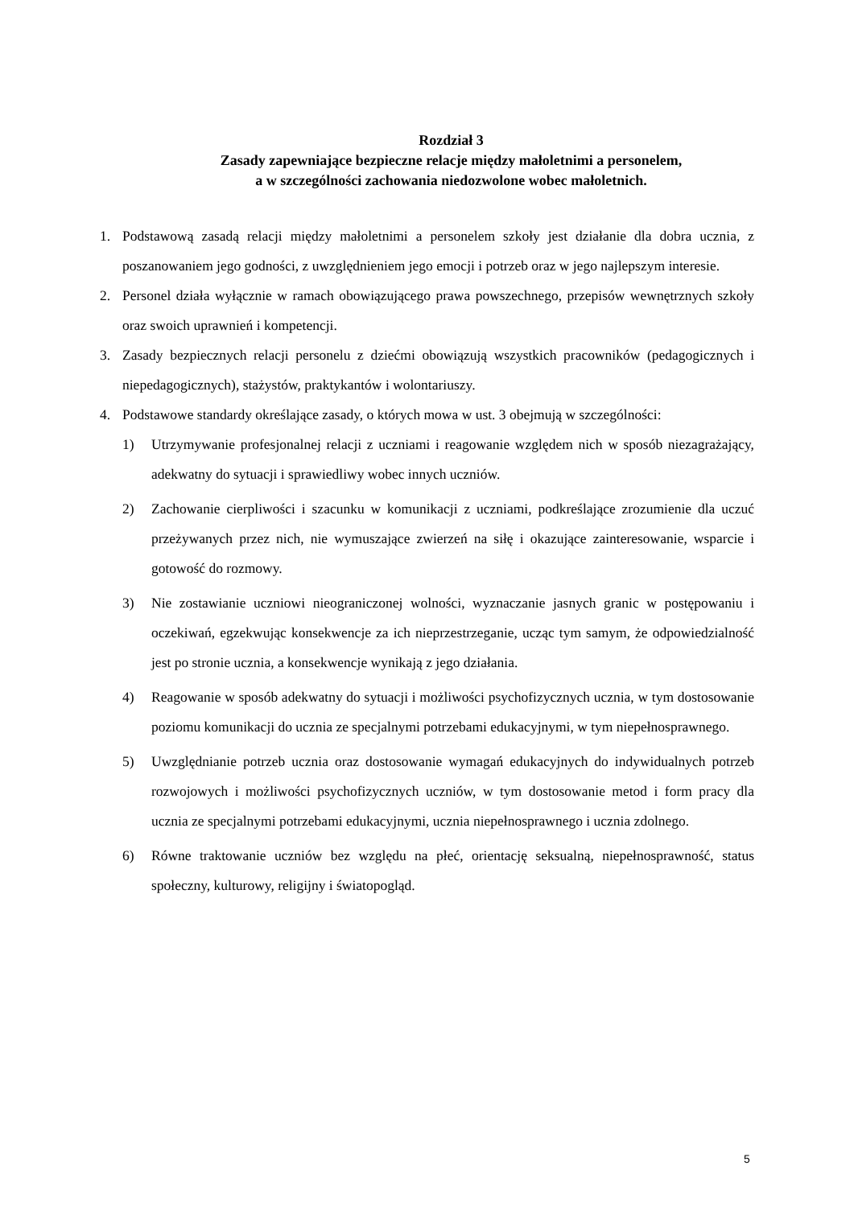Rozdział 3
Zasady zapewniające bezpieczne relacje między małoletnimi a personelem,
a w szczególności zachowania niedozwolone wobec małoletnich.
1. Podstawową zasadą relacji między małoletnimi a personelem szkoły jest działanie dla dobra ucznia, z poszanowaniem jego godności, z uwzględnieniem jego emocji i potrzeb oraz w jego najlepszym interesie.
2. Personel działa wyłącznie w ramach obowiązującego prawa powszechnego, przepisów wewnętrznych szkoły oraz swoich uprawnień i kompetencji.
3. Zasady bezpiecznych relacji personelu z dziećmi obowiązują wszystkich pracowników (pedagogicznych i niepedagogicznych), stażystów, praktykantów i wolontariuszy.
4. Podstawowe standardy określające zasady, o których mowa w ust. 3 obejmują w szczególności:
1) Utrzymywanie profesjonalnej relacji z uczniami i reagowanie względem nich w sposób niezagrażający, adekwatny do sytuacji i sprawiedliwy wobec innych uczniów.
2) Zachowanie cierpliwości i szacunku w komunikacji z uczniami, podkreślające zrozumienie dla uczuć przeżywanych przez nich, nie wymuszające zwierzeń na siłę i okazujące zainteresowanie, wsparcie i gotowość do rozmowy.
3) Nie zostawianie uczniowi nieograniczonej wolności, wyznaczanie jasnych granic w postępowaniu i oczekiwań, egzekwując konsekwencje za ich nieprzestrzeganie, ucząc tym samym, że odpowiedzialność jest po stronie ucznia, a konsekwencje wynikają z jego działania.
4) Reagowanie w sposób adekwatny do sytuacji i możliwości psychofizycznych ucznia, w tym dostosowanie poziomu komunikacji do ucznia ze specjalnymi potrzebami edukacyjnymi, w tym niepełnosprawnego.
5) Uwzględnianie potrzeb ucznia oraz dostosowanie wymagań edukacyjnych do indywidualnych potrzeb rozwojowych i możliwości psychofizycznych uczniów, w tym dostosowanie metod i form pracy dla ucznia ze specjalnymi potrzebami edukacyjnymi, ucznia niepełnosprawnego i ucznia zdolnego.
6) Równe traktowanie uczniów bez względu na płeć, orientację seksualną, niepełnosprawność, status społeczny, kulturowy, religijny i światopogląd.
5